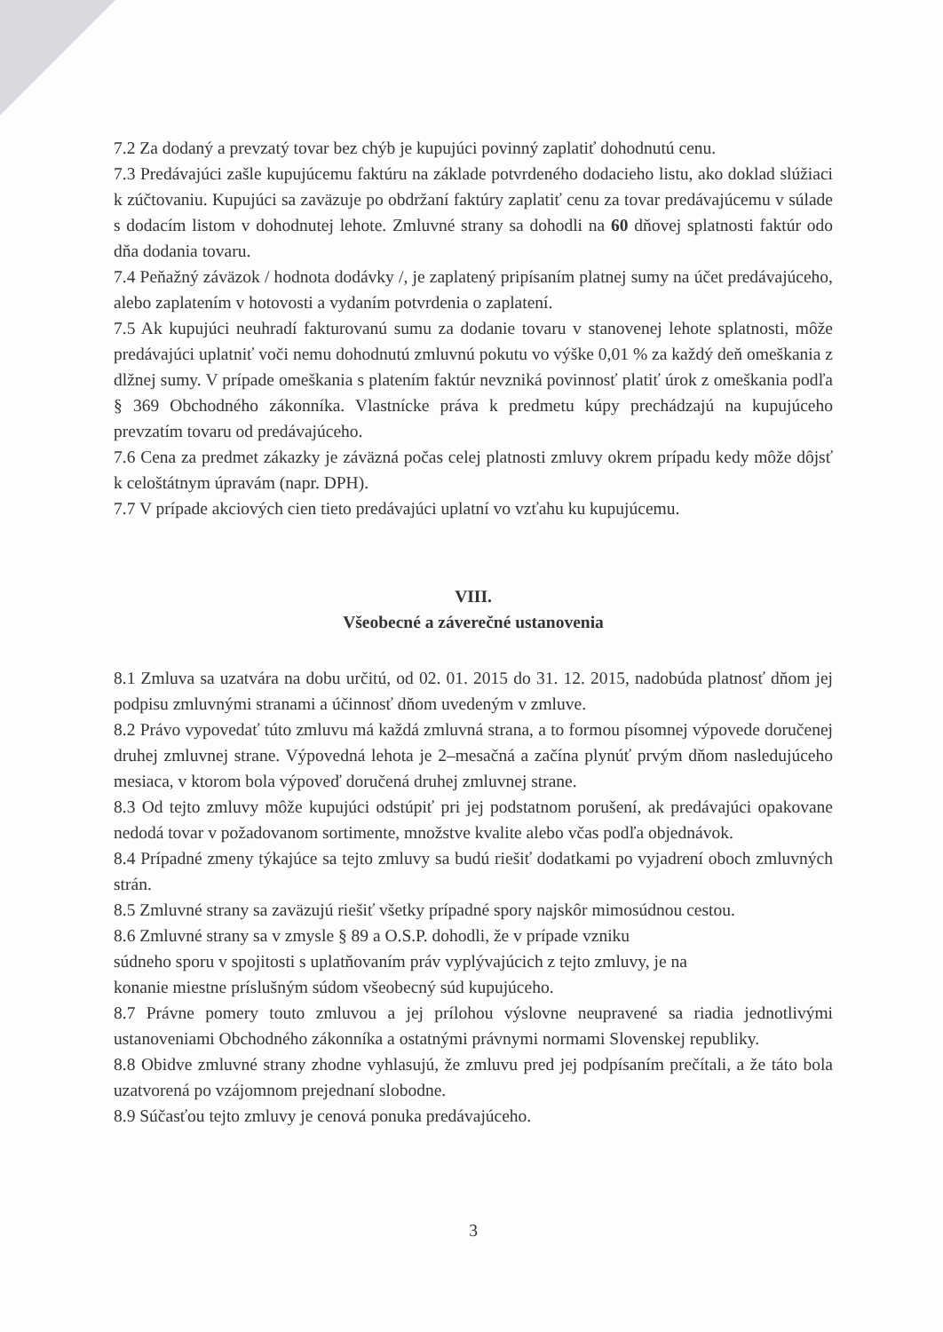7.2 Za dodaný a prevzatý tovar bez chýb je kupujúci povinný zaplatiť dohodnutú cenu.
7.3 Predávajúci zašle kupujúcemu faktúru na základe potvrdeného dodacieho listu, ako doklad slúžiaci k zúčtovaniu. Kupujúci sa zaväzuje po obdržaní faktúry zaplatiť cenu za tovar predávajúcemu v súlade s dodacím listom v dohodnutej lehote. Zmluvné strany sa dohodli na 60 dňovej splatnosti faktúr odo dňa dodania tovaru.
7.4 Peňažný záväzok / hodnota dodávky /, je zaplatený pripísaním platnej sumy na účet predávajúceho, alebo zaplatením v hotovosti a vydaním potvrdenia o zaplatení.
7.5 Ak kupujúci neuhradí fakturovanú sumu za dodanie tovaru v stanovenej lehote splatnosti, môže predávajúci uplatniť voči nemu dohodnutú zmluvnú pokutu vo výške 0,01 % za každý deň omeškania z dlžnej sumy. V prípade omeškania s platením faktúr nevzniká povinnosť platiť úrok z omeškania podľa § 369 Obchodného zákonníka. Vlastnícke práva k predmetu kúpy prechádzajú na kupujúceho prevzatím tovaru od predávajúceho.
7.6 Cena za predmet zákazky je záväzná počas celej platnosti zmluvy okrem prípadu kedy môže dôjsť k celoštátnym úpravám (napr. DPH).
7.7 V prípade akciových cien tieto predávajúci uplatní vo vzťahu ku kupujúcemu.
VIII.
Všeobecné a záverečné ustanovenia
8.1 Zmluva sa uzatvára na dobu určitú, od 02. 01. 2015 do 31. 12. 2015, nadobúda platnosť dňom jej podpisu zmluvnými stranami a účinnosť dňom uvedeným v zmluve.
8.2 Právo vypovedať túto zmluvu má každá zmluvná strana, a to formou písomnej výpovede doručenej druhej zmluvnej strane. Výpovedná lehota je 2–mesačná a začína plynúť prvým dňom nasledujúceho mesiaca, v ktorom bola výpoveď doručená druhej zmluvnej strane.
8.3 Od tejto zmluvy môže kupujúci odstúpiť pri jej podstatnom porušení, ak predávajúci opakovane nedodá tovar v požadovanom sortimente, množstve kvalite alebo včas podľa objednávok.
8.4 Prípadné zmeny týkajúce sa tejto zmluvy sa budú riešiť dodatkami po vyjadrení oboch zmluvných strán.
8.5 Zmluvné strany sa zaväzujú riešiť všetky prípadné spory najskôr mimosúdnou cestou.
8.6 Zmluvné strany sa v zmysle § 89 a O.S.P. dohodli, že v prípade vzniku
súdneho sporu v spojitosti s uplatňovaním práv vyplývajúcich z tejto zmluvy, je na
konanie miestne príslušným súdom všeobecný súd kupujúceho.
8.7 Právne pomery touto zmluvou a jej prílohou výslovne neupravené sa riadia jednotlivými ustanoveniami Obchodného zákonníka a ostatnými právnymi normami Slovenskej republiky.
8.8 Obidve zmluvné strany zhodne vyhlasujú, že zmluvu pred jej podpísaním prečítali, a že táto bola uzatvorená po vzájomnom prejednaní slobodne.
8.9 Súčasťou tejto zmluvy je cenová ponuka predávajúceho.
3